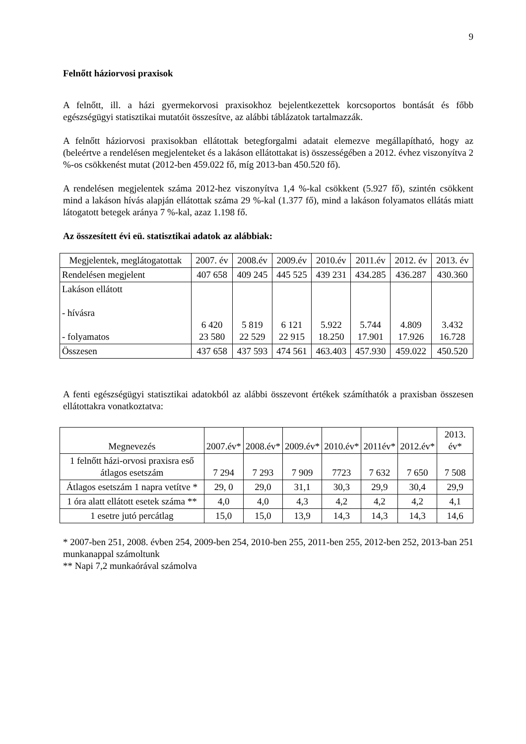9
Felnőtt háziorvosi praxisok
A felnőtt, ill. a házi gyermekorvosi praxisokhoz bejelentkezettek korcsoportos bontását és főbb egészségügyi statisztikai mutatóit összesítve, az alábbi táblázatok tartalmazzák.
A felnőtt háziorvosi praxisokban ellátottak betegforgalmi adatait elemezve megállapítható, hogy az (beleértve a rendelésen megjelenteket és a lakáson ellátottakat is) összességében a 2012. évhez viszonyítva 2 %-os csökkenést mutat (2012-ben 459.022 fő, míg 2013-ban 450.520 fő).
A rendelésen megjelentek száma 2012-hez viszonyítva 1,4 %-kal csökkent (5.927 fő), szintén csökkent mind a lakáson hívás alapján ellátottak száma 29 %-kal (1.377 fő), mind a lakáson folyamatos ellátás miatt látogatott betegek aránya 7 %-kal, azaz 1.198 fő.
Az összesített évi eü. statisztikai adatok az alábbiak:
| Megjelentek, meglátogatottak | 2007. év | 2008.év | 2009.év | 2010.év | 2011.év | 2012. év | 2013. év |
| --- | --- | --- | --- | --- | --- | --- | --- |
| Rendelésen megjelent | 407 658 | 409 245 | 445 525 | 439 231 | 434.285 | 436.287 | 430.360 |
| Lakáson ellátott - hívásra - folyamatos | 6 420 23 580 | 5 819 22 529 | 6 121 22 915 | 5.922 18.250 | 5.744 17.901 | 4.809 17.926 | 3.432 16.728 |
| Összesen | 437 658 | 437 593 | 474 561 | 463.403 | 457.930 | 459.022 | 450.520 |
A fenti egészségügyi statisztikai adatokból az alábbi összevont értékek számíthatók a praxisban összesen ellátottakra vonatkoztatva:
| Megnevezés | 2007.év* | 2008.év* | 2009.év* | 2010.év* | 2011év* | 2012.év* | 2013. év* |
| --- | --- | --- | --- | --- | --- | --- | --- |
| 1 felnőtt házi-orvosi praxisra eső átlagos esetszám | 7 294 | 7 293 | 7 909 | 7723 | 7 632 | 7 650 | 7 508 |
| Átlagos esetszám 1 napra vetítve * | 29, 0 | 29,0 | 31,1 | 30,3 | 29,9 | 30,4 | 29,9 |
| 1 óra alatt ellátott esetek száma ** | 4,0 | 4,0 | 4,3 | 4,2 | 4,2 | 4,2 | 4,1 |
| 1 esetre jutó percátlag | 15,0 | 15,0 | 13,9 | 14,3 | 14,3 | 14,3 | 14,6 |
* 2007-ben 251, 2008. évben 254, 2009-ben 254, 2010-ben 255, 2011-ben 255, 2012-ben 252, 2013-ban 251 munkanappal számoltunk
** Napi 7,2 munkaórával számolva